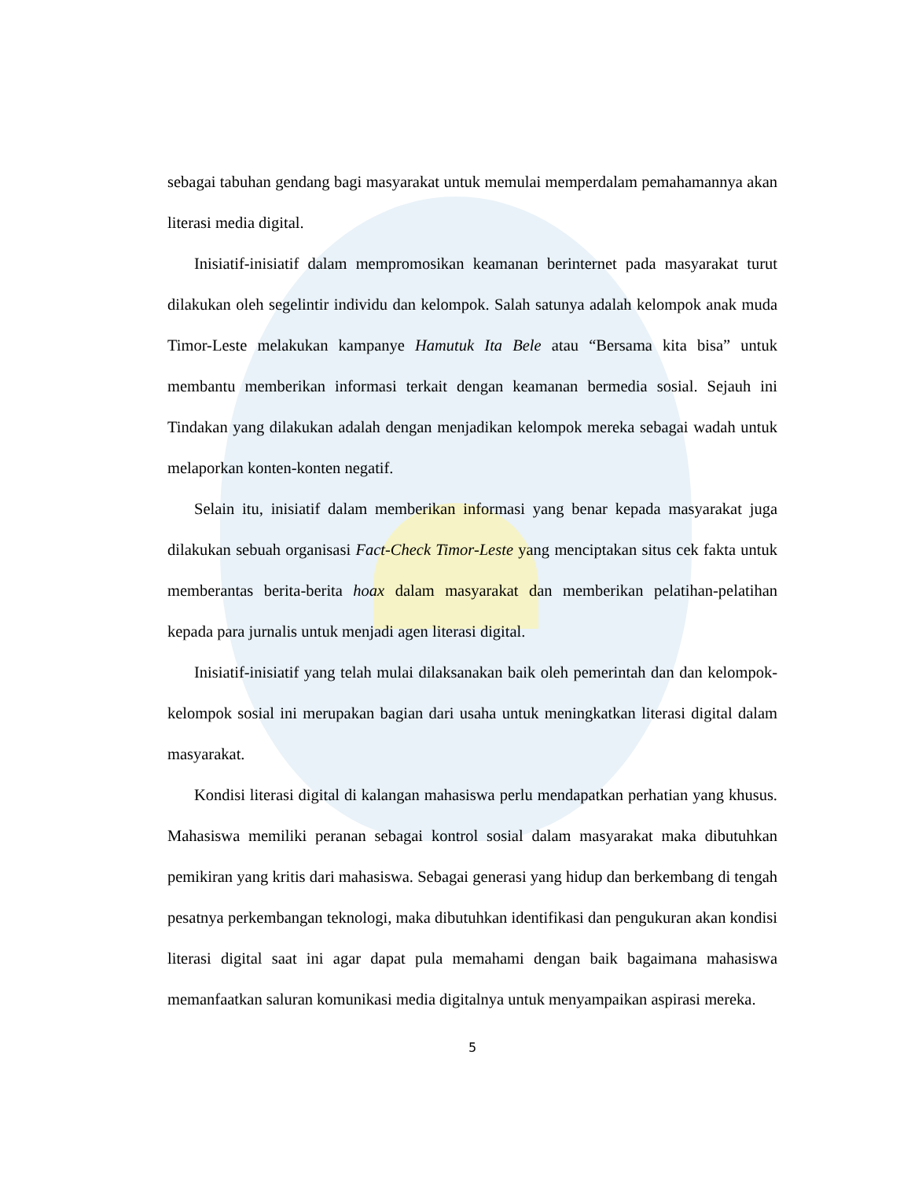sebagai tabuhan gendang bagi masyarakat untuk memulai memperdalam pemahamannya akan literasi media digital.
Inisiatif-inisiatif dalam mempromosikan keamanan berinternet pada masyarakat turut dilakukan oleh segelintir individu dan kelompok. Salah satunya adalah kelompok anak muda Timor-Leste melakukan kampanye Hamutuk Ita Bele atau “Bersama kita bisa” untuk membantu memberikan informasi terkait dengan keamanan bermedia sosial. Sejauh ini Tindakan yang dilakukan adalah dengan menjadikan kelompok mereka sebagai wadah untuk melaporkan konten-konten negatif.
Selain itu, inisiatif dalam memberikan informasi yang benar kepada masyarakat juga dilakukan sebuah organisasi Fact-Check Timor-Leste yang menciptakan situs cek fakta untuk memberantas berita-berita hoax dalam masyarakat dan memberikan pelatihan-pelatihan kepada para jurnalis untuk menjadi agen literasi digital.
Inisiatif-inisiatif yang telah mulai dilaksanakan baik oleh pemerintah dan dan kelompok-kelompok sosial ini merupakan bagian dari usaha untuk meningkatkan literasi digital dalam masyarakat.
Kondisi literasi digital di kalangan mahasiswa perlu mendapatkan perhatian yang khusus. Mahasiswa memiliki peranan sebagai kontrol sosial dalam masyarakat maka dibutuhkan pemikiran yang kritis dari mahasiswa. Sebagai generasi yang hidup dan berkembang di tengah pesatnya perkembangan teknologi, maka dibutuhkan identifikasi dan pengukuran akan kondisi literasi digital saat ini agar dapat pula memahami dengan baik bagaimana mahasiswa memanfaatkan saluran komunikasi media digitalnya untuk menyampaikan aspirasi mereka.
5